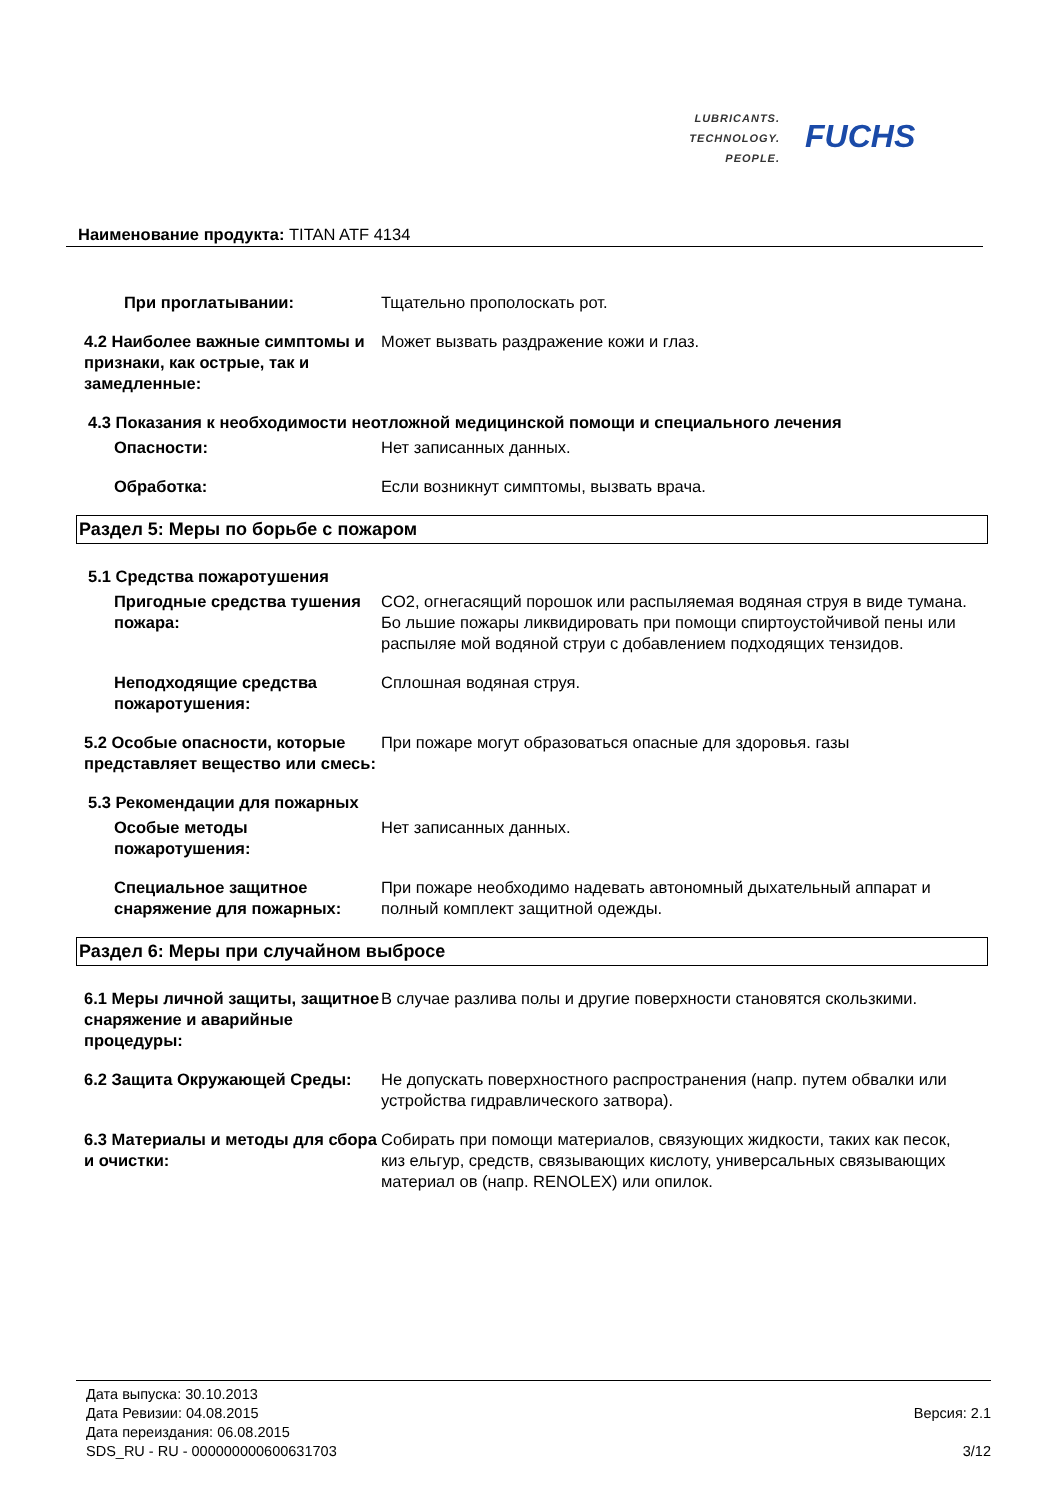LUBRICANTS.
TECHNOLOGY.
PEOPLE.
FUCHS
Наименование продукта: TITAN ATF 4134
При проглатывании: Тщательно прополоскать рот.
4.2 Наиболее важные симптомы и признаки, как острые, так и замедленные:
Может вызвать раздражение кожи и глаз.
4.3 Показания к необходимости неотложной медицинской помощи и специального лечения
Опасности: Нет записанных данных.
Обработка: Если возникнут симптомы, вызвать врача.
Раздел 5: Меры по борьбе с пожаром
5.1 Средства пожаротушения
Пригодные средства тушения пожара:
CO2, огнегасящий порошок или распыляемая водяная струя в виде тумана. Бо льшие пожары ликвидировать при помощи спиртоустойчивой пены или распыляе мой водяной струи с добавлением подходящих тензидов.
Неподходящие средства пожаротушения:
Сплошная водяная струя.
5.2 Особые опасности, которые представляет вещество или смесь:
При пожаре могут образоваться опасные для здоровья. газы
5.3 Рекомендации для пожарных
Особые методы пожаротушения:
Нет записанных данных.
Специальное защитное снаряжение для пожарных:
При пожаре необходимо надевать автономный дыхательный аппарат и полный комплект защитной одежды.
Раздел 6: Меры при случайном выбросе
6.1 Меры личной защиты, защитное снаряжение и аварийные процедуры:
В случае разлива полы и другие поверхности становятся скользкими.
6.2 Защита Окружающей Среды: Не допускать поверхностного распространения (напр. путем обвалки или устройства гидравлического затвора).
6.3 Материалы и методы для сбора и очистки:
Собирать при помощи материалов, связующих жидкости, таких как песок, киз ельгур, средств, связывающих кислоту, универсальных связывающих материал ов (напр. RENOLEX) или опилок.
Дата выпуска: 30.10.2013
Дата Ревизии: 04.08.2015
Дата переиздания: 06.08.2015
SDS_RU - RU - 000000000600631703
Версия: 2.1
3/12